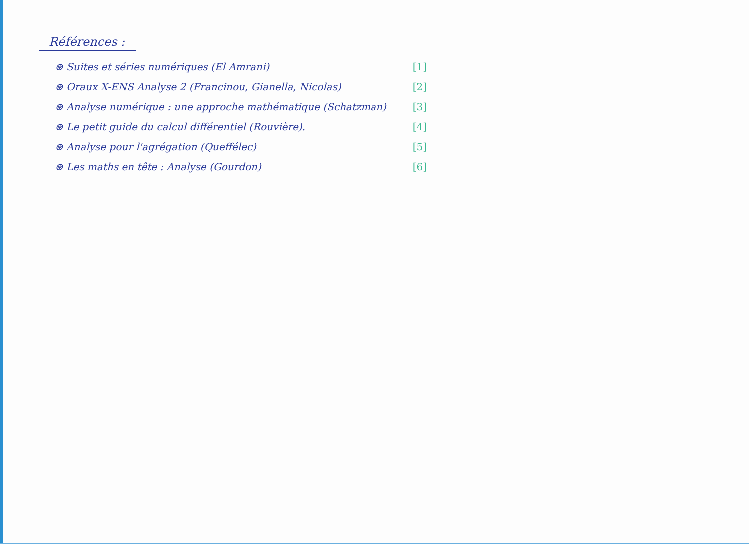Références :
⊛ Suites et séries numériques (El Amrani) [1]
⊛ Oraux X-ENS Analyse 2 (Francinou, Gianella, Nicolas) [2]
⊛ Analyse numérique : une approche mathématique (Schatzman) [3]
⊛ Le petit guide du calcul différentiel (Rouvière). [4]
⊛ Analyse pour l'agrégation (Queffélec) [5]
⊛ Les maths en tête : Analyse (Gourdon) [6]